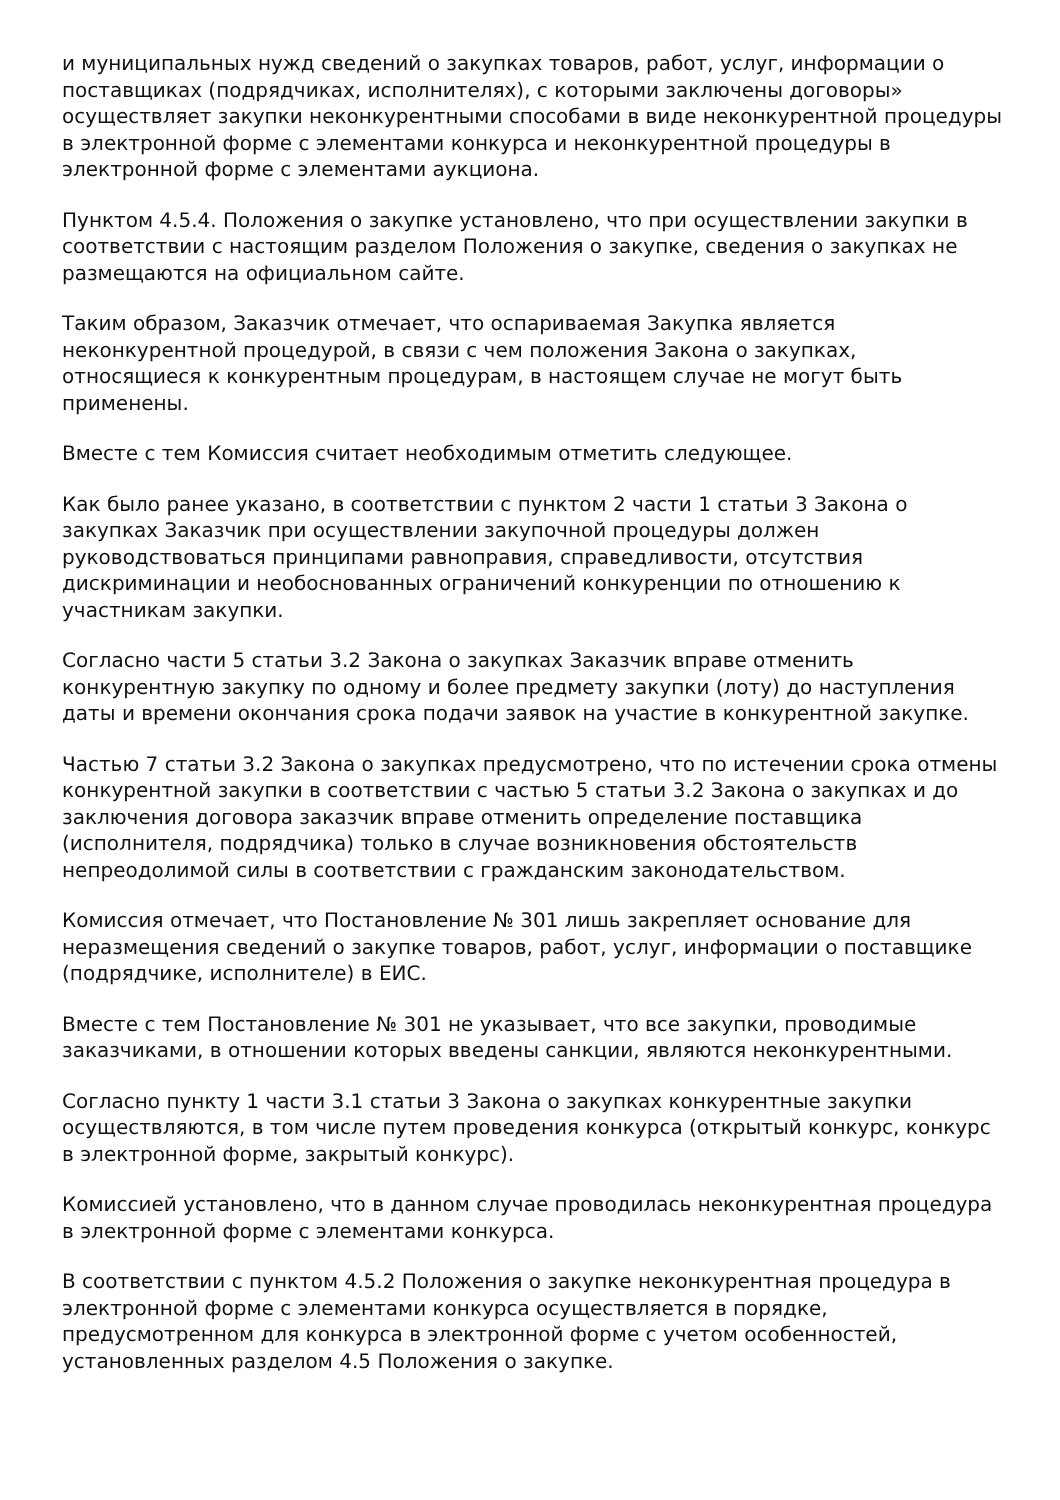и муниципальных нужд сведений о закупках товаров, работ, услуг, информации о поставщиках (подрядчиках, исполнителях), с которыми заключены договоры» осуществляет закупки неконкурентными способами в виде неконкурентной процедуры в электронной форме с элементами конкурса и неконкурентной процедуры в электронной форме с элементами аукциона.
Пунктом 4.5.4. Положения о закупке установлено, что при осуществлении закупки в соответствии с настоящим разделом Положения о закупке, сведения о закупках не размещаются на официальном сайте.
Таким образом, Заказчик отмечает, что оспариваемая Закупка является неконкурентной процедурой, в связи с чем положения Закона о закупках, относящиеся к конкурентным процедурам, в настоящем случае не могут быть применены.
Вместе с тем Комиссия считает необходимым отметить следующее.
Как было ранее указано, в соответствии с пунктом 2 части 1 статьи 3 Закона о закупках Заказчик при осуществлении закупочной процедуры должен руководствоваться принципами равноправия, справедливости, отсутствия дискриминации и необоснованных ограничений конкуренции по отношению к участникам закупки.
Согласно части 5 статьи 3.2 Закона о закупках Заказчик вправе отменить конкурентную закупку по одному и более предмету закупки (лоту) до наступления даты и времени окончания срока подачи заявок на участие в конкурентной закупке.
Частью 7 статьи 3.2 Закона о закупках предусмотрено, что по истечении срока отмены конкурентной закупки в соответствии с частью 5 статьи 3.2 Закона о закупках и до заключения договора заказчик вправе отменить определение поставщика (исполнителя, подрядчика) только в случае возникновения обстоятельств непреодолимой силы в соответствии с гражданским законодательством.
Комиссия отмечает, что Постановление № 301 лишь закрепляет основание для неразмещения сведений о закупке товаров, работ, услуг, информации о поставщике (подрядчике, исполнителе) в ЕИС.
Вместе с тем Постановление № 301 не указывает, что все закупки, проводимые заказчиками, в отношении которых введены санкции, являются неконкурентными.
Согласно пункту 1 части 3.1 статьи 3 Закона о закупках конкурентные закупки осуществляются, в том числе путем проведения конкурса (открытый конкурс, конкурс в электронной форме, закрытый конкурс).
Комиссией установлено, что в данном случае проводилась неконкурентная процедура в электронной форме с элементами конкурса.
В соответствии с пунктом 4.5.2 Положения о закупке неконкурентная процедура в электронной форме с элементами конкурса осуществляется в порядке, предусмотренном для конкурса в электронной форме с учетом особенностей, установленных разделом 4.5 Положения о закупке.